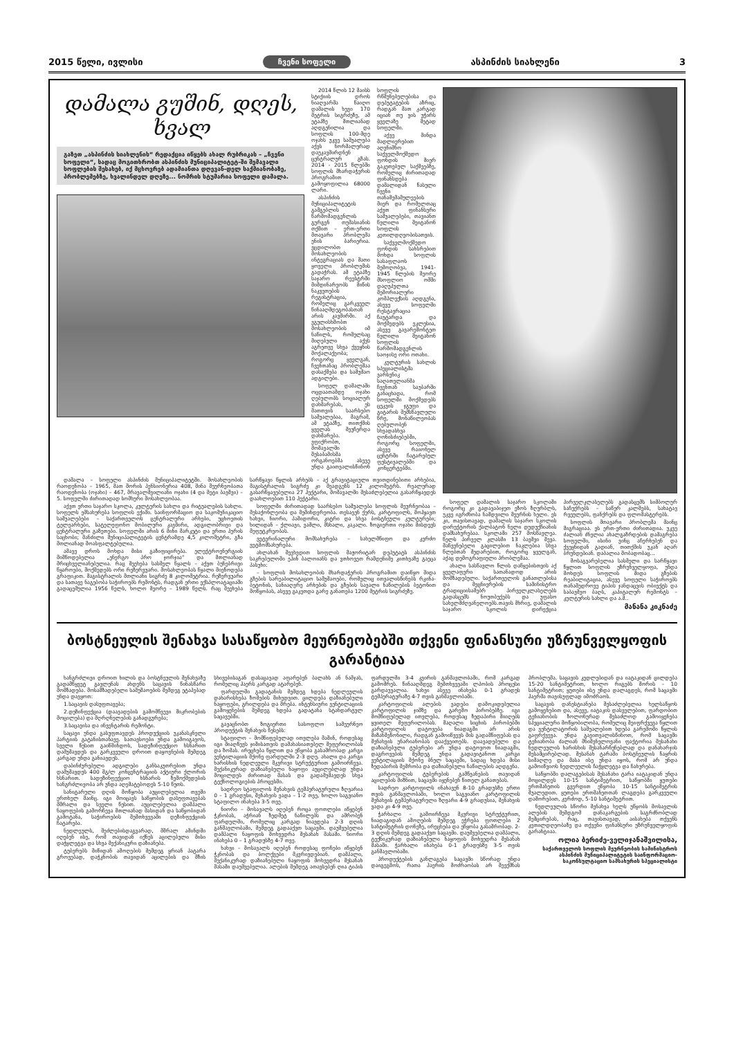2015 წელი, ივლისი ჩვენი სოფელი ასპინძის სიახლენი 3
დამალა გუშინ, დღეს, ხვალ
გაზეთ „ასპინძის სიახლენის“ რედაქცია იწყებს ახალ რუბრიკას – „ჩვენი სოფელი“, სადაც მოგითხრობთ ასპინძის მუნიციპალიტეტ-ში შემავალი სოფლების შესახებ, იქ მცხოვრებ ადამიანთა დღევან-დელ საქმიანობაზე, პრობლემებზე, ხვალინდელ დღეზე... ნომრის სტუმარია სოფელი დამალა.
2014 წლის 12 მაისს სტიქიის დროს ნიაღვარმა წაიღო დამალის ხევი 170 მეტრის სიგრძეზე, ამ ეტაპზე მთლიანად აღდგენილია და სოფლის 100-მდე ოჯახს უკვე საშუალება აქვს ნორმალურად დაუკავშირდნენ ცენტრალურ გზას. 2014 - 2015 წლებში სოფლის მხარდაჭერის პროგრამით გამოყოფილია 68000 ლარი.
ასპინძის მუნიციპალიტეტის გამგებლის წარმომადგენლის გურგენ თუმასიანის თქმით – ერთ-ერთი მთავარი პრობლემა ენის ბარიერია. ვცდილობთ მოსახლეობის ინტეგრაციას და მათი ყოველი პრობლემის გადაჭრას. ამ ეტაპზე საჯარო რეესტრში მიმდინარეობს მიწის ნაკვეთების რეგისტრაცია, რომელიც გარკვეულ წინააღმდეგობასთან არის კავშირში. აქ ვგულისხმობთ მოსახლეობის იმ ნაწილს, რომელსაც მიღებული აქვს აგრეთვე სხვა ქვეყნის მოქალაქეობა; როგორც ყველგან, ჩვენთანაც პრობლემაა დასაქმება და სამუშაო ადგილები.
სოფელ დამალაში ოცდაათამდე ოჯახი ღებულობს სოციალურ დახმარებას, ეს მათთვის საარსებო საშუალებაა, მაგრამ, ამ ეტაპზე, თითქმის ყველას შეუჩერდა დახმარება. ვფიქრობთ, მომავალში შესაბამისმა ორგანოებმა ასევე უნდა გაითვალისწინონ სოფლის რწმუნებულებისა და დეპუტატების აზრიც, რადგან მათ კარგად იციან თუ ვის უჭირს ყველაზე მეტად სოფელში.
აქვე მინდა მადლიერებით აღვნიშნო საქველმოქმედო ფონდის მიერ გაკეთებულ საქმეებზე, რომელიც ძირითადად ფინანსდება დამალიდან წასული ჩვენი თანამემამულეების მიერ და რომელთაც აქვთ ფინანსური საშუალებები, თავიანთ წვლილი შეიტანონ სოფლის კეთილდღეობისათვის.
საქველმოქმედო ფონდის სახსრებით მოხდა სოფლის სასაფლაოს შემოღობვა, 1941-1945 წლების მეორე მსოფლიო ომში დაღუპულთა მემორიალური კომპლექსის აღდგენა, ასევე სოფელში რესტავრაცია ჩაუტარდა და მოქმედებს ეკლესია, ასევე გავარემონტეთ წვლილი შეიტანონ სოფლის წარმომადგენლის საოჯისე ორი ოთახი.
კულტურის სახლის სპეციალისტმა ვარსენიკ საღათელიანმა ჩვენთან საუბარში განაცხადა, რომ სოფელში მოქმედებს ცეკვის ჯგუფი და გიტარის შემსწავლელი წრე, მონაწილეობას ღებულობენ სხვადასხვა ღონისძიებებში, როგორც სოფელში, ასევე რაიონულ ცენტრში ჩატარებულ ფესტივალებში და კონცერტებში.
დამალა – სოფელი ასპინძის მუნიციპალიტეტში. მოსახლეობის რაოდენობა – 1965, მათ შორის პენსიონერია 408, შინა მეურნეობათა რაოდენობა (ოჯახი) – 467, მრავალშვილიანი ოჯახი (4 და მეტი ბავშვი) – 5. სოფელში ძირითადად სომხური მოსახლეობაა.
აქვთ ერთი საჯარო სკოლა, კულტურის სახლი და რიტუალების სახლი. სოფელს ემსახურება სოფლის ექიმი. საინფორმაციო და საკომუნიკაციო საშუალებები – საქართველოს ცენტრალური არხები, უცხოეთის ტელეარხები, სატელეფონო მობილური კავშირი, ადგილობრივი და ცენტრალური გაზეთები. სოფელში არის 6 მინი მარკეტი და ერთი პურის საცხობი; მანძილი მუნიციპალიტეტის ცენტრამდე 4,5 კილომეტრი, გზა მთლიანად მოასფალტებულია.
ამავე დროს მოხდა მისი გაზიფიცირება. ელექტროენერგიის მიმწოდებელია „ენერგო პრო ჯორჯია“ და მთლიანად მრიცხველიანებულია. რაც შეეხება სასმელ წყალს – აქვთ ბუნებრივი წყაროები, მოქმედებს ორი რეზერვუარი. მოსახლეობას წყალი მიეწოდება გრაფიკით. მაგისტრალის მთლიანი სიგრძე 8 კილომეტრია. რეზერვუარი და სათავე ნაგებობა საჭიროებს რემონტს, რადგან ერთი ექსპლოატაციაში გადაცემულია 1956 წელს, ხოლო მეორე – 1989 წელს. რაც შეეხება სარწყავი წყლის არხებს – აქ გრავიტაციული თვითდინებითი არხებია, მაგისტრალის სიგრძე კი შეადგენს 12 კილომეტრს. რეალურად გასარწყავებულია 27 ჰექტარი, მომავალში შესაძლებელია გასარწყავდეს დაახლოებით 110 ჰექტარი.
სოფელში ძირითადად საარსებო საშუალება სოფლის მეურნეობაა – მესაქონლეობა და მემინდვრეობა. თესავენ ქერს, კარტოფილს, მოჰყავთ ხახვი, ნიორი, პამიდორი, კიტრი და სხვა ბოსტნეული კულტურები; ხილიდან – ქლიავი, ვაშლი, მსხალი, კაკალი. ზოგიერთი ოჯახი მისდევს მეფუტკრეობას.
ვეტერინალური მომსახურება – სახელმწიფო და კერძო ვეტმომსახურება.
ახლახან შევხვდით სოფლის მაჟორიტარ დეპუტატს ასპინძის საკრებულოში ეჰინ ბალოიანს და ვთხოვეთ რამდენიმე კითხვაზე გაეცა პასუხი:
– სოფლის მოსახლეობის მხარდაჭერის პროგრამით დაიწყო შიდა გზების სარეაბილიტაციო სამუშაოები, რომელიც ითვალისწინებს რკინა-ბეტონის, სანიაღვრე არხების და გზების სავალი ნაწილების ბეტონით მოწყობას, ასევე გაკეთდა გარე განათება 1200 მეტრის სიგრძეზე.
სოფელ დამალის საჯარო სკოლაში როგორც კი გადავაბიჯეთ ეზოს ზღურბლს, უკვე იგრძნობა ნამდვილი მეურნის ხელი. ეს კი, თავისთავად, დამალის საჯარო სკოლის დირექტორის ქალბატონ ნელი დუდუქჩიანის დამსახურებაა. სკოლაში 257 მოსწავლეა. წელს პირველ კლასში 13 ბავშვი შევა. მაჩვენებელი გაცილებით ნაკლებია სხვა წლებთან შედარებით, როგორც ყველგან, აქაც დემოგრაფიული პრობლემაა.
ახალი სასწავლო წლის დაწყებისთვის აქ ყველაფერი სათანადოდ არის მომზადებული. საქართველოს განათლებისა და მეცნიერების სამინისტრო ტრადიციისამებრ პირველკლასელებს გადასცემს ნოუთბუქებს და უფასო სახელმძღვანელოებს.თავის მხრივ, დამალის საჯარო სკოლის დირექცია პირველკლასელებს გადასცემს სიმბოლურ საჩუქრებს – საწერ კალმებს, სახატავ რვეულებს, ფანქრებს და ფლომასტერებს.
სოფლის მთავარი პრობლემა მაინც მიგრაციაა. ეს ერთ-ერთი ძირითადია. უკვე ძალიან ძნელია ახალგაზრდების დამაგრება სოფელში, ისინი ვინც აჩერხებენ და ქვეყნიდან გადიან, თითქმის უკან აღარ ბრუნდებიან. დაბალია შობადობაც...
მოსაგვარებელია სასმელი და სარწყავი წყლით სოფლის უზრუნველყოფა, უნდა მოხდეს სოფლის შიდა გზების რეაბილიტაცია, ასევე სოფელი საჭიროებს თანამედროვე ტიპის ჯანდაცვის ობიექტს და საბავშვო ბაღს, კაპიტალურ რემონტს – კულტურის სახლი და ა.შ..
მანანა კიკნაძე
ბოსტნეულის შენახვა სასაწყობო მეურნეობებში თქვენი ფინანსური უზრუნველყოფის გარანტიაა
ხანგრძლივი დროით ხილის და ბოსტნეულის შენახვაზე გადამწყვეტ გავლენას ახდენს საცავის წინასწარი მომზადება. მოსამზადებელი სამუშაოების შემდეგ ეტაპებად უნდა დავყოთ:
1.საცავის დასუფთავება;
2.დეზინფექცია (დაავადების გამომწვევი მიკრობების მოცილება) და მღრღნელების განადგურება;
3.საცავისა და ინვენტარის რემონტი.
საცავი უნდა გასუფთავდეს პროდუქციის უკანასკნელი პარტიის გატანისთანავე. სათავსოები უნდა გამოიგავოს, სველი წესით გაიწმინდოს, სადეზინფექციო ხსნარით დამუშავდეს და გარკვეული დროით დაყოვნების შემდეგ კარგად უნდა განიავდეს.
დაბინძურებული ადგილები განსაკუთრებით უნდა დამუშავდეს 400 მგ/ლ კონცენტრაციის აქტიური ქლორის ხსნარით. სადეზინფექციო ხსნარის ზემოქმედების ხანგრძლივობა არ უნდა აღემატებოდეს 5-10 წუთს.
სანიტარული დღის მოწყობა აუცილებელია თვეში ერთხელ მაინც. იგი მოიცავს საწყობის დასუფთავებას მშრალი და სველი წესით. აუცილებელია დამპალი ნაყოფების გამორჩევა მთლიანად მასიდან და საწყობიდან გამოტანა, საჭიროების შემთხვევაში დეზინფექციის ჩატარება.
ნედლეულს, შეძლებისდაგვარად, მშრალ ამინდში იღებენ ისე, რომ თავიდან იქნეს აცილებული მისი დაჭყლეტვა და სხვა მექანიკური დაზიანება.
ტუბერებს მიწიდან ამოღების შემდეგ ყრიან პატარა გროვებად, დაჭკნობის თავიდან აცილების და მზის სხივებისაგან დასაცავად აფარებენ ბალახს ან ნამჯას, რომელიც ჰაერს კარგად ატარებენ.
ფარდულში გადატანის შემდეგ ხდება ნედლეულის დახარისხება ზომების მიხედვით. ცილდება დაზიანებული ნაყოფები, გრილდება და შრება. ინტენსიური ვენტილაციის გამოყენების შემდეგ ხდება გადატანა სტანდარტულ საცავებში.
გავაცნობთ ზოგიერთი სასოფლო სამეურნეო პროდუქტის შენახვის წესებს:
სტაფილო – მომწიფებულად ითვლება მაშინ, როდესაც იგი მიაღწევს ჯიშისათვის დამახასიათებელ შეფერილობას და ზომას. ირეცხება წყლით და ეწყობა გასაშრობად კარგი ვენტილაციის მქონე ფარდულში 2-3 დღე. ახალი და კარგი ხარისხის ნედლეული მკვრივი სტრუქტურით გამოირჩევა. მექანიკურად დაზიანებული ნაყოფი აუცილებლად უნდა მოცილდეს ძირითად მასას და გადამუშავდეს სხვა ტექნოლოგიების პროცესში.
სადრეო სტაფილოს შენახვის ტემპერატურული ზღვარია 0 – 1 გრადუსი, შენახვის ვადა – 1-2 თვე, ხოლო საგვიანო სტაფილო ინახება 3-5 თვე.
ნიორი – მოსავალს იღებენ როცა ფოთლები იწყებენ ჭკნობას, აჭრიან ზედმეტ ნაწილებს და აშრობენ ფარდულში, რომელიც კარგად ნიავდება 2-3 დღის განმავლობაში, შემდეგ გადააქვთ საცავში. დაუშვებელია დამპალი ნაყოფის მოხვედრა შესანახ მასაში. ნიორი ინახება 0 – 1 გრადუსზე 4-7 თვე.
ხახვი – მოსავალს იღებენ როდესაც ფოჩები იწყებენ ჭკნობას და ბოლქვები მკვრივდებიან. დამპალი, მექანიკურად დაზიანებული ნაყოფის მოხვედრა შესანახ მასაში დაუშვებელია. ალების შემდეგ ათავსებენ ღია ტიპის ფარდულში 3-4 კვირის განმავლობაში, რომ კარგად გამოშრეს. წინააღმდეგ შემთხვევაში ლპობის პროცესი გარდაუვალია. ხახვი ასევე ინახება 0-1 გრადუს ტემპერატურაზე 4-7 თვის განმავლობაში.
კარტოფილის ალების ვადები დამოკიდებულია კარტოფილის ჯიშზე და გარემო პირობებზე. იგი მომწიფებულად ითვლება, როდესაც ზედაპირი მიიღებს ყვითელ შეფერილობას. მაღალი სიცხის პირობებში კარტოფილის დატოვება ნიადაგში არ არის მიზანშეწონილი, რადგან გამოიწვევს მის გადამწიფებას და შენახვის უნარიანობას დააქვეითებს. დაავადებული და დაზიანებული ტუბერები არ უნდა დატოვოთ ნიადაგში, დაგროვების შემდეგ უნდა გადავიტანოთ კარგი ვენტილაციის მქონე ბნელ საცავში, სადაც ხდება მისი ზედაპირის შეშრობა და დაზიანებული ნაწილების აღდგენა.
კარტოფილის ტუბერების გამწვანების თავიდან აცილების მიზნით, საცავში იყენებენ წითელ განათებას.
სადრეო კარტოფილს ინახავენ 8-10 გრადუსზე ერთი თვის განმავლობაში, ხოლო საგვიანო კარტოფილის შენახვის ტემპერატურული ზღვარი 4-9 გრადუსია, შენახვის ვადა კი 4-9 თვე.
ჭარხალი – გამოირჩევა მკვრივი სტრუქტურით, ნიადაგიდან ამოღების შემდეგ ეჭრება ფოთლები 2 სანტიმეტრის დონეზე, ირეცხება და ეწყობა გასაშრობად. 2-3 დღის შემდეგ გადააქვთ საცავში. დაუშვებელია დამპალი, ტექნიკურად დაზიანებული ნაყოფის მოხვედრა შესანახ მასაში. ჭარხალი ინახება 0-1 გრადუსზე 3-5 თვის განმავლობაში.
პროდუქტების განლაგება საცავში სწორად უნდა დაიგეგმოს, რათა ჰაერის მოძრაობას არ შეექმნას პრობლემა. საცავის კედლებიდან და იატაკიდან ცილდება 15-20 სანტიმეტრით, ხოლო რიგებს შორის – 10 სანტიმეტრით; ყუთები ისე უნდა დალაგდეს, რომ საცავში ჰაერმა თავისუფლად იმოძრაოს.
საცავის დანესტიანება შესაძლებელია ხელსაწყოს გამოყენებით და, ასევე, იატაკის დასველებით, ფარდობით ტენიანობის ზოლონურად შესაძლოდ გამოიყენება სპეციალური მოწყობილობა, რომელიც შეიფრქვევა წყლით და ვენტილატორის საშუალებით ხდება გარემოში წყლის გაფრქვევა. უნდა გავითვალისწინოთ, რომ საცავში ტენიანობა ძალიან მნიშვნელოვანი ფაქტორია შესანახი ნედლეულის ხარისხის შესანარჩუნებლად და დანახარჯის შესამცირებლად. შესანახ ტარაში ბოსტნეულის ჩაყრის სიმაღლე და მასა ისე უნდა იყოს, რომ არ უნდა გამოიწვიოს ნედლეულის ჩაჭყლეტვა და ჩახურება.
საწყობში დალაგებისას შესანახი ტარა იატაკიდან უნდა მოცილდეს 10-15 სანტიმეტრით, საწყობში ყუთები ერთმანეთის გვერდით ეწყობა 10-15 სანტიმეტრის შუალედით. ყუთები ერთმანეთთან ლაგდება გარკვეული დაშორებით, კერძოდ, 5-10 სანტიმეტრით.
ნედლეულის სწორი შენახვა ხელს უწყობს მოსავლის ალების შემდგომ დანაკარგების საგრძნობლად შემცირებას, რაც, თავისთავად, აისახება თქვენს კეთილდღეობაზე და თქვენი ფინანსური უზრუნველყოფის გარანტიაა.
ოლია ბერიძე-ველიჯანაშვილისა,
საქართველოს სოფლის მეურნეობის სამინისტროს ასპინძის მუნიციპალიტეტის საინფორმაციო-საკონსულტაციო სამსახურის სპეციალისტი